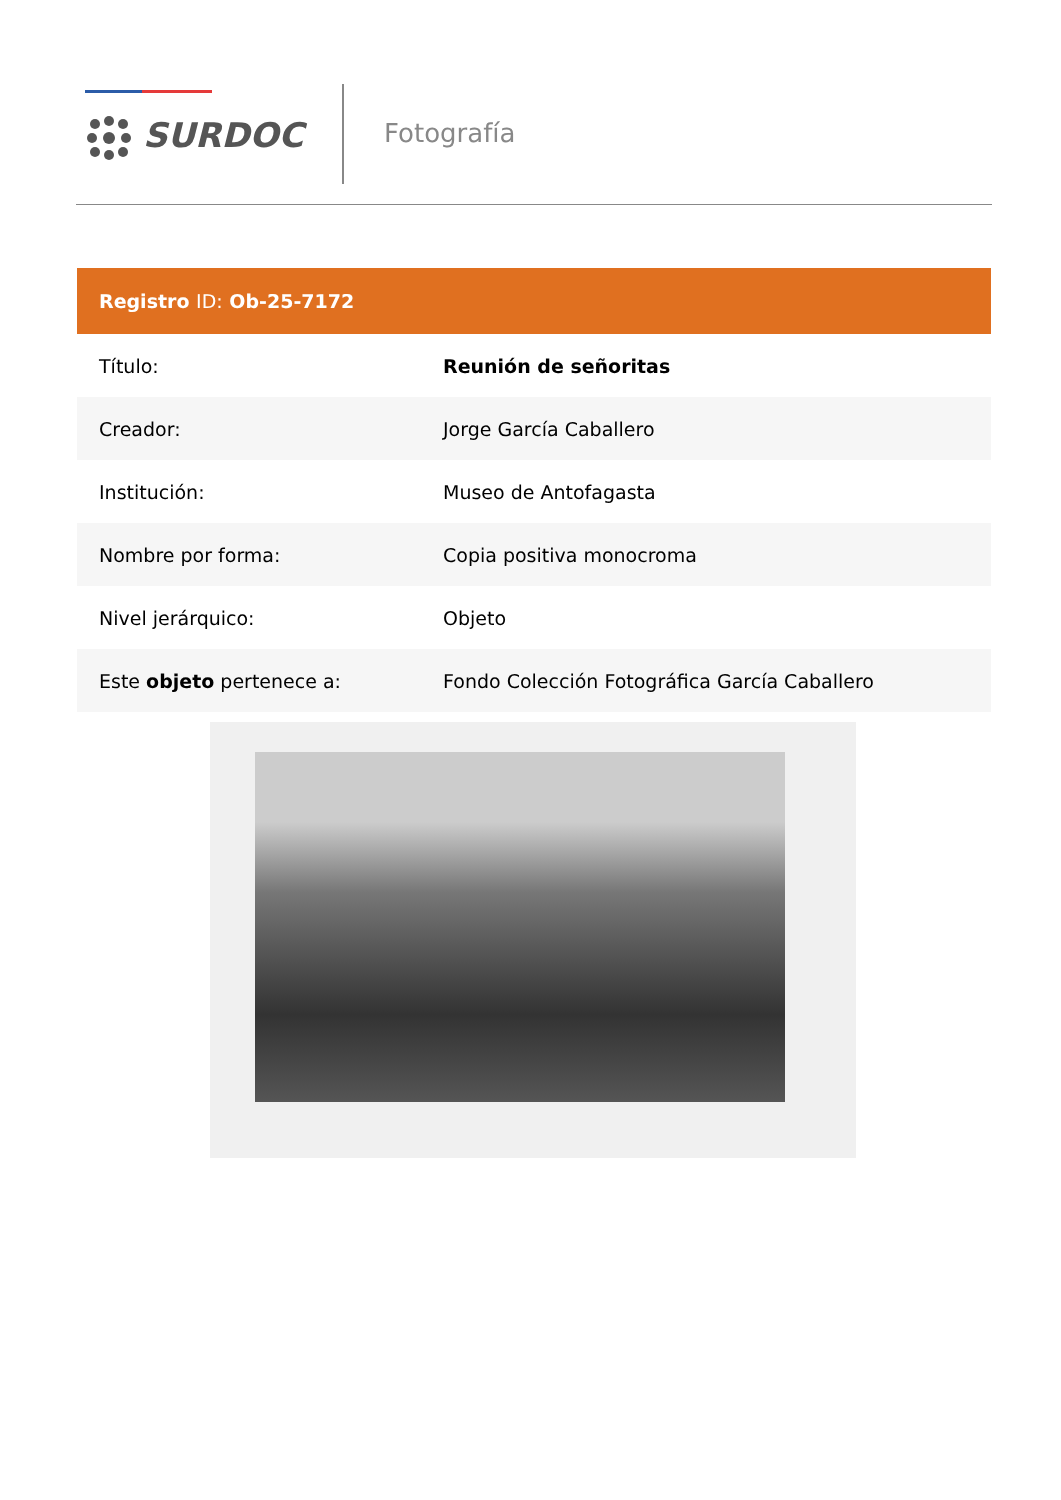SURDOC Fotografía
| Registro ID: Ob-25-7172 | |
| --- | --- |
| Título: | Reunión de señoritas |
| Creador: | Jorge García Caballero |
| Institución: | Museo de Antofagasta |
| Nombre por forma: | Copia positiva monocroma |
| Nivel jerárquico: | Objeto |
| Este objeto pertenece a: | Fondo Colección Fotográfica García Caballero |